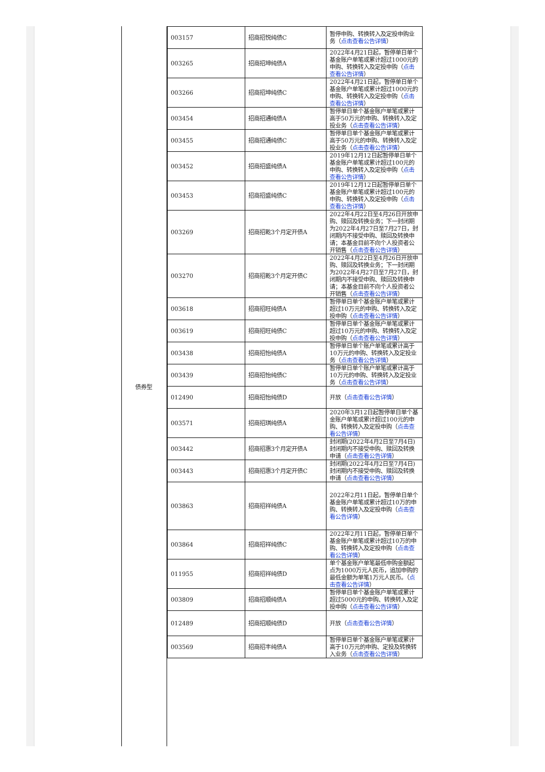债券型
| 003157 | 招商招悦纯债C | 暂停申购、转换转入及定投申购业务（ 点击查看公告详情 ） |
| 003265 | 招商招坤纯债A | 2022年4月21日起，暂停单日单个基金账户单笔或累计超过1000元的申购、转换转入及定投申购（ 点击查看公告详情 ） |
| 003266 | 招商招坤纯债C | 2022年4月21日起，暂停单日单个基金账户单笔或累计超过1000元的申购、转换转入及定投申购（ 点击查看公告详情 ） |
| 003454 | 招商招通纯债A | 暂停单日单个基金账户单笔或累计高于50万元的申购、转换转入及定投业务（ 点击查看公告详情 ） |
| 003455 | 招商招通纯债C | 暂停单日单个基金账户单笔或累计高于50万元的申购、转换转入及定投业务（ 点击查看公告详情 ） |
| 003452 | 招商招盛纯债A | 2019年12月12日起暂停单日单个基金账户单笔或累计超过100元的申购、转换转入及定投申购（ 点击查看公告详情 ） |
| 003453 | 招商招盛纯债C | 2019年12月12日起暂停单日单个基金账户单笔或累计超过100元的申购、转换转入及定投申购（ 点击查看公告详情 ） |
| 003269 | 招商招乾3个月定开债A | 2022年4月22日至4月26日开放申购、赎回及转换业务；下一封闭期为2022年4月27日至7月27日，封闭期内不接受申购、赎回及转换申请；本基金目前不向个人投资者公开销售（ 点击查看公告详情 ） |
| 003270 | 招商招乾3个月定开债C | 2022年4月22日至4月26日开放申购、赎回及转换业务；下一封闭期为2022年4月27日至7月27日，封闭期内不接受申购、赎回及转换申请；本基金目前不向个人投资者公开销售（ 点击查看公告详情 ） |
| 003618 | 招商招旺纯债A | 暂停单日单个基金账户单笔或累计超过10万元的申购、转换转入及定投申购（ 点击查看公告详情 ） |
| 003619 | 招商招旺纯债C | 暂停单日单个基金账户单笔或累计超过10万元的申购、转换转入及定投申购（ 点击查看公告详情 ） |
| 003438 | 招商招怡纯债A | 暂停单日单个账户单笔或累计高于10万元的申购、转换转入及定投业务（ 点击查看公告详情 ） |
| 003439 | 招商招怡纯债C | 暂停单日单个账户单笔或累计高于10万元的申购、转换转入及定投业务（ 点击查看公告详情 ） |
| 012490 | 招商招怡纯债D | 开放（ 点击查看公告详情 ） |
| 003571 | 招商招琪纯债A | 2020年3月12日起暂停单日单个基金账户单笔或累计超过100元的申购、转换转入及定投申购（ 点击查看公告详情 ） |
| 003442 | 招商招惠3个月定开债A | 封闭期(2022年4月2日至7月4日)封闭期内不接受申购、赎回及转换申请（ 点击查看公告详情 ） |
| 003443 | 招商招惠3个月定开债C | 封闭期(2022年4月2日至7月4日)封闭期内不接受申购、赎回及转换申请（ 点击查看公告详情 ） |
| 003863 | 招商招祥纯债A | 2022年2月11日起，暂停单日单个基金账户单笔或累计超过10万的申购、转换转入及定投申购（ 点击查看公告详情 ） |
| 003864 | 招商招祥纯债C | 2022年2月11日起，暂停单日单个基金账户单笔或累计超过10万的申购、转换转入及定投申购（ 点击查看公告详情 ） |
| 011955 | 招商招祥纯债D | 单个基金账户单笔最低申购金额起点为1000万元人民币，追加申购的最低金额为单笔1万元人民币。（ 点击查看公告详情 ） |
| 003809 | 招商招顺纯债A | 暂停单日单个基金账户单笔或累计超过5000元的申购、转换转入及定投申购（ 点击查看公告详情 ） |
| 012489 | 招商招顺纯债D | 开放（ 点击查看公告详情 ） |
| 003569 | 招商招丰纯债A | 暂停单日单个基金账户单笔或累计高于10万元的申购、定投及转换转入业务（ 点击查看公告详情 ） |